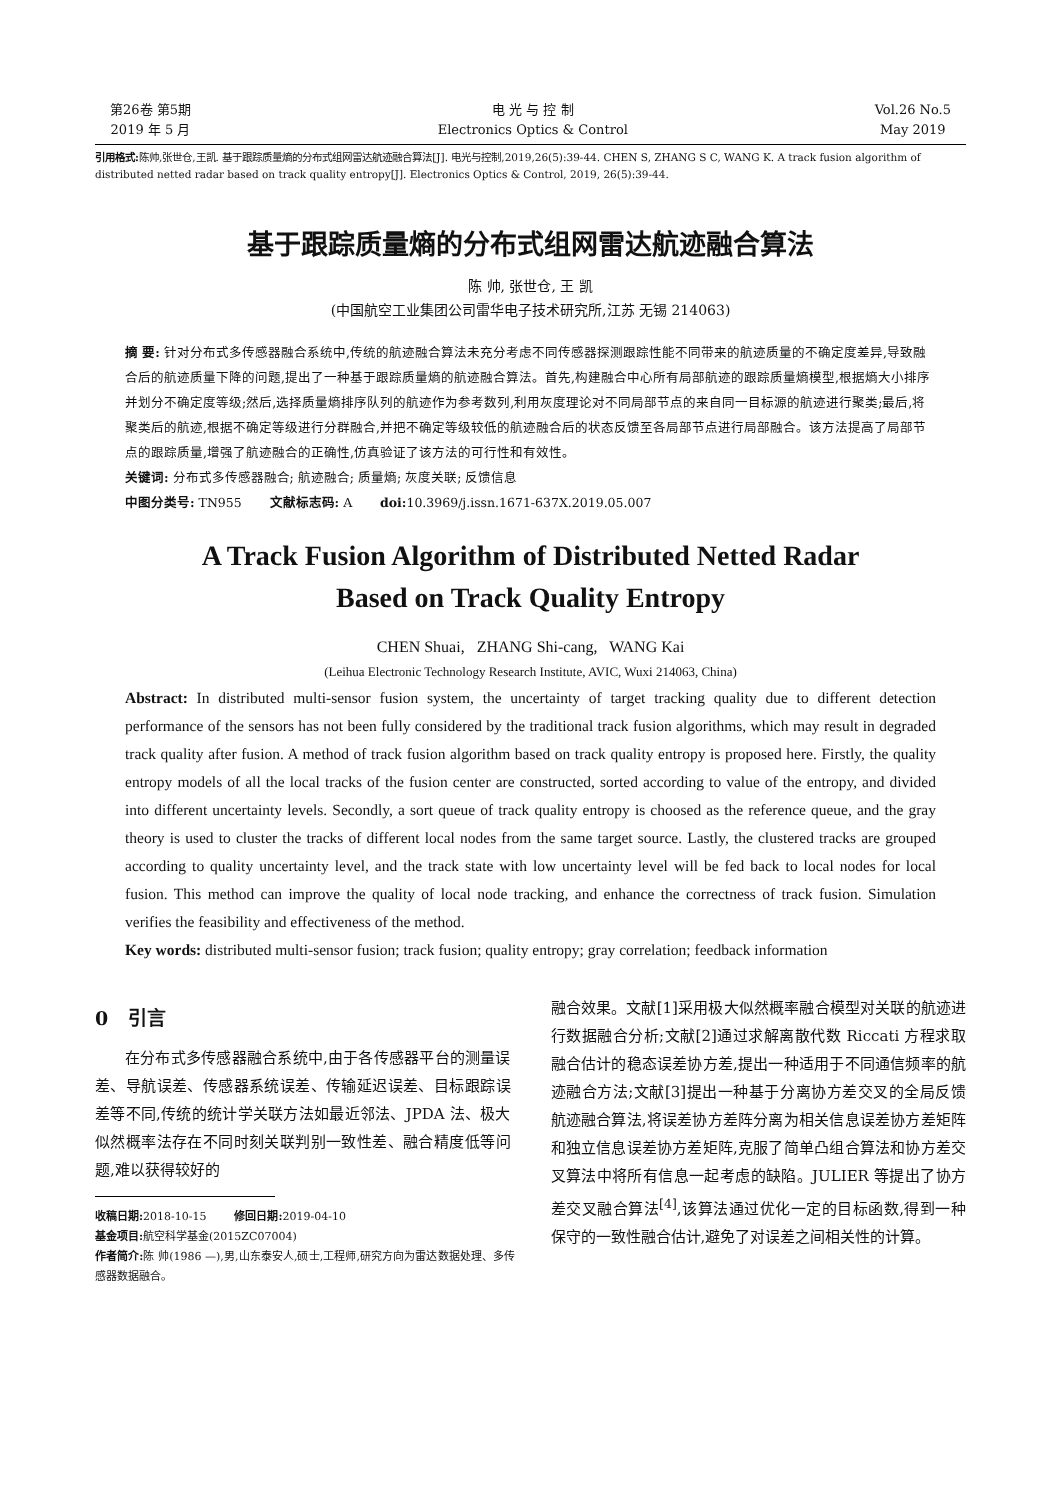第26卷 第5期
2019 年 5 月
电 光 与 控 制
Electronics Optics & Control
Vol.26 No.5
May 2019
引用格式: 陈帅,张世仓,王凯. 基于跟踪质量熵的分布式组网雷达航迹融合算法[J]. 电光与控制,2019,26(5):39-44. CHEN S, ZHANG S C, WANG K. A track fusion algorithm of distributed netted radar based on track quality entropy[J]. Electronics Optics & Control, 2019, 26(5):39-44.
基于跟踪质量熵的分布式组网雷达航迹融合算法
陈 帅, 张世仓, 王 凯
(中国航空工业集团公司雷华电子技术研究所,江苏 无锡 214063)
摘 要: 针对分布式多传感器融合系统中,传统的航迹融合算法未充分考虑不同传感器探测跟踪性能不同带来的航迹质量的不确定度差异,导致融合后的航迹质量下降的问题,提出了一种基于跟踪质量熵的航迹融合算法。首先,构建融合中心所有局部航迹的跟踪质量熵模型,根据熵大小排序并划分不确定度等级;然后,选择质量熵排序队列的航迹作为参考数列,利用灰度理论对不同局部节点的来自同一目标源的航迹进行聚类;最后,将聚类后的航迹,根据不确定等级进行分群融合,并把不确定等级较低的航迹融合后的状态反馈至各局部节点进行局部融合。该方法提高了局部节点的跟踪质量,增强了航迹融合的正确性,仿真验证了该方法的可行性和有效性。
关键词: 分布式多传感器融合; 航迹融合; 质量熵; 灰度关联; 反馈信息
中图分类号: TN955 文献标志码: A doi: 10.3969/j.issn.1671-637X.2019.05.007
A Track Fusion Algorithm of Distributed Netted Radar
Based on Track Quality Entropy
CHEN Shuai, ZHANG Shi-cang, WANG Kai
(Leihua Electronic Technology Research Institute, AVIC, Wuxi 214063, China)
Abstract: In distributed multi-sensor fusion system, the uncertainty of target tracking quality due to different detection performance of the sensors has not been fully considered by the traditional track fusion algorithms, which may result in degraded track quality after fusion. A method of track fusion algorithm based on track quality entropy is proposed here. Firstly, the quality entropy models of all the local tracks of the fusion center are constructed, sorted according to value of the entropy, and divided into different uncertainty levels. Secondly, a sort queue of track quality entropy is choosed as the reference queue, and the gray theory is used to cluster the tracks of different local nodes from the same target source. Lastly, the clustered tracks are grouped according to quality uncertainty level, and the track state with low uncertainty level will be fed back to local nodes for local fusion. This method can improve the quality of local node tracking, and enhance the correctness of track fusion. Simulation verifies the feasibility and effectiveness of the method.
Key words: distributed multi-sensor fusion; track fusion; quality entropy; gray correlation; feedback information
0 引言
在分布式多传感器融合系统中,由于各传感器平台的测量误差、导航误差、传感器系统误差、传输延迟误差、目标跟踪误差等不同,传统的统计学关联方法如最近邻法、JPDA 法、极大似然概率法存在不同时刻关联判别一致性差、融合精度低等问题,难以获得较好的
收稿日期: 2018-10-15 修回日期: 2019-04-10
基金项目: 航空科学基金(2015ZC07004)
作者简介: 陈 帅(1986 —),男,山东泰安人,硕士,工程师,研究方向为雷达数据处理、多传感器数据融合。
融合效果。文献[1]采用极大似然概率融合模型对关联的航迹进行数据融合分析;文献[2]通过求解离散代数 Riccati 方程求取融合估计的稳态误差协方差,提出一种适用于不同通信频率的航迹融合方法;文献[3]提出一种基于分离协方差交叉的全局反馈航迹融合算法,将误差协方差阵分离为相关信息误差协方差矩阵和独立信息误差协方差矩阵,克服了简单凸组合算法和协方差交叉算法中将所有信息一起考虑的缺陷。JULIER 等提出了协方差交叉融合算法<sup>[4]</sup>,该算法通过优化一定的目标函数,得到一种保守的一致性融合估计,避免了对误差之间相关性的计算。